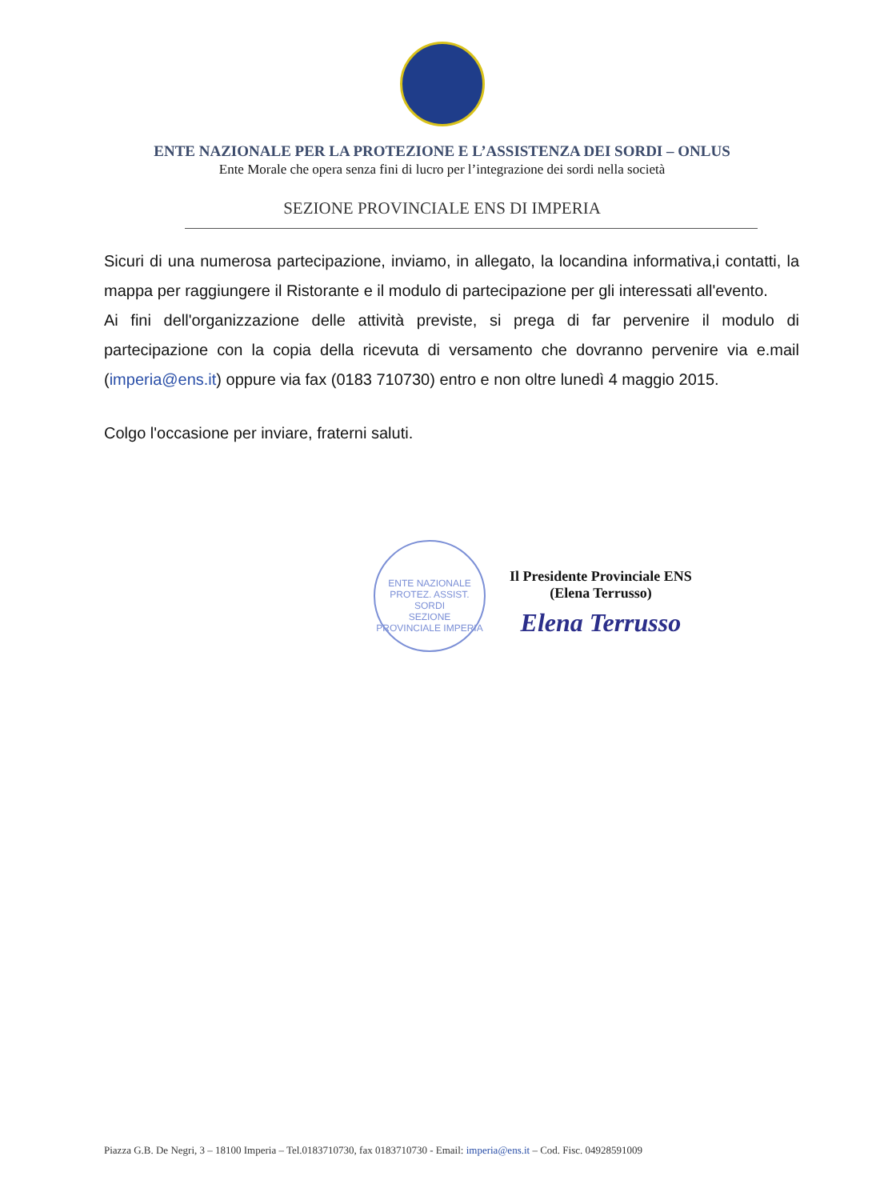ENTE NAZIONALE PER LA PROTEZIONE E L’ASSISTENZA DEI SORDI – ONLUS
Ente Morale che opera senza fini di lucro per l’integrazione dei sordi nella società
SEZIONE PROVINCIALE ENS DI IMPERIA
Sicuri di una numerosa partecipazione, inviamo, in allegato, la locandina informativa,i contatti, la mappa per raggiungere il Ristorante e il modulo di partecipazione per gli interessati all'evento.
Ai fini dell'organizzazione delle attività previste, si prega di far pervenire il modulo di partecipazione con la copia della ricevuta di versamento che dovranno pervenire via e.mail (imperia@ens.it) oppure via fax (0183 710730) entro e non oltre lunedì 4 maggio 2015.
Colgo l'occasione per inviare, fraterni saluti.
ENTE NAZIONALE PROTEZ. ASSIST. SORDI
SEZIONE PROVINCIALE IMPERIA
Il Presidente Provinciale ENS
(Elena Terrusso)
Elena Terrusso
Piazza G.B. De Negri, 3 – 18100 Imperia – Tel.0183710730, fax 0183710730 - Email: imperia@ens.it – Cod. Fisc. 04928591009